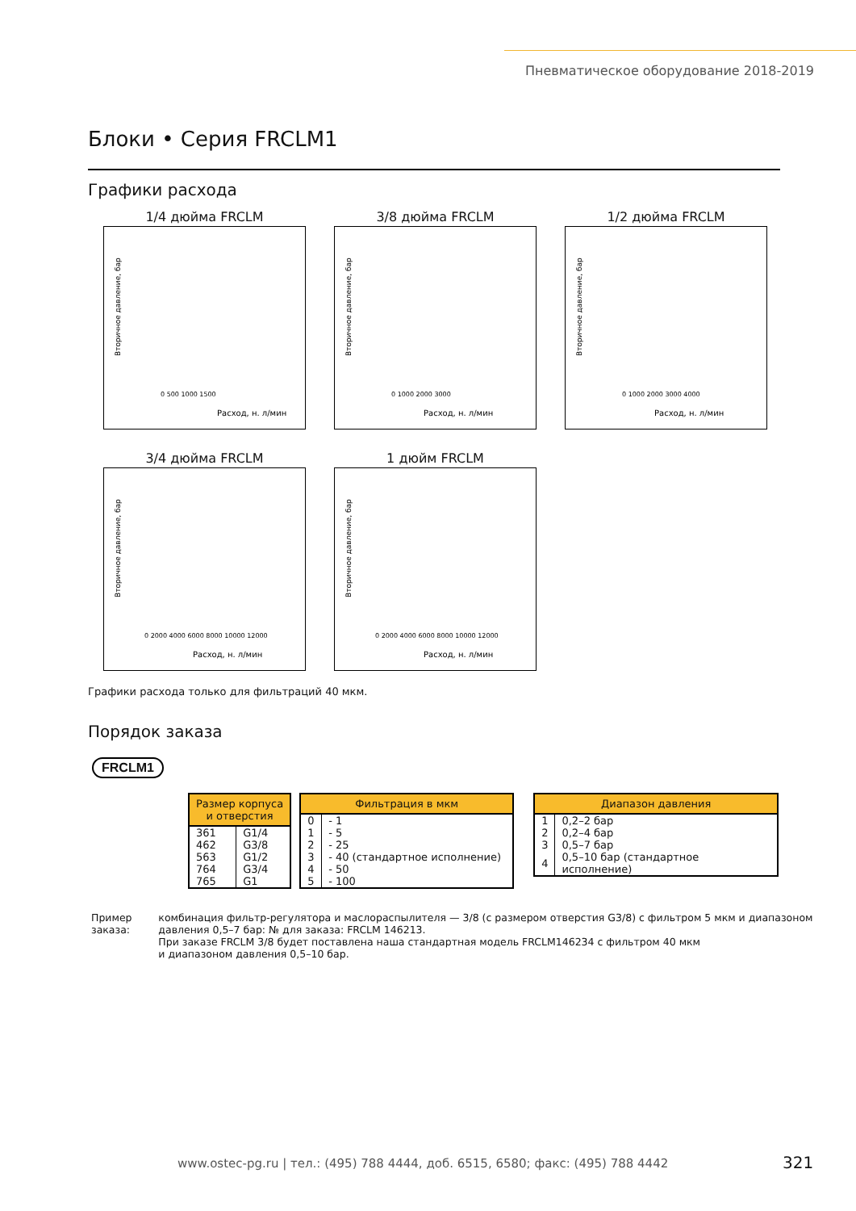Пневматическое оборудование 2018-2019
Блоки • Серия FRCLM1
Графики расхода
1/4 дюйма FRCLM
Вторичное давление, бар
Расход, н. л/мин
0 500 1000 1500
3/8 дюйма FRCLM
Вторичное давление, бар
Расход, н. л/мин
0 1000 2000 3000
1/2 дюйма FRCLM
Вторичное давление, бар
Расход, н. л/мин
0 1000 2000 3000 4000
3/4 дюйма FRCLM
Вторичное давление, бар
Расход, н. л/мин
0 2000 4000 6000 8000 10000 12000
1 дюйм FRCLM
Вторичное давление, бар
Расход, н. л/мин
0 2000 4000 6000 8000 10000 12000
Графики расхода только для фильтраций 40 мкм.
Порядок заказа
FRCLM1
| Размер корпуса и отверстия | |
| --- | --- |
| 361 | G1/4 |
| 462 | G3/8 |
| 563 | G1/2 |
| 764 | G3/4 |
| 765 | G1 |
| Фильтрация в мкм | |
| --- | --- |
| 0 | - 1 |
| 1 | - 5 |
| 2 | - 25 |
| 3 | - 40 (стандартное исполнение) |
| 4 | - 50 |
| 5 | - 100 |
| Диапазон давления | |
| --- | --- |
| 1 | 0,2–2 бар |
| 2 | 0,2–4 бар |
| 3 | 0,5–7 бар |
| 4 | 0,5–10 бар (стандартное исполнение) |
Пример заказа: комбинация фильтр-регулятора и маслораспылителя — 3/8 (с размером отверстия G3/8) с фильтром 5 мкм и диапазоном давления 0,5–7 бар: № для заказа: FRCLM 146213.
При заказе FRCLM 3/8 будет поставлена наша стандартная модель FRCLM146234 с фильтром 40 мкм
и диапазоном давления 0,5–10 бар.
www.ostec-pg.ru | тел.: (495) 788 4444, доб. 6515, 6580; факс: (495) 788 4442
321